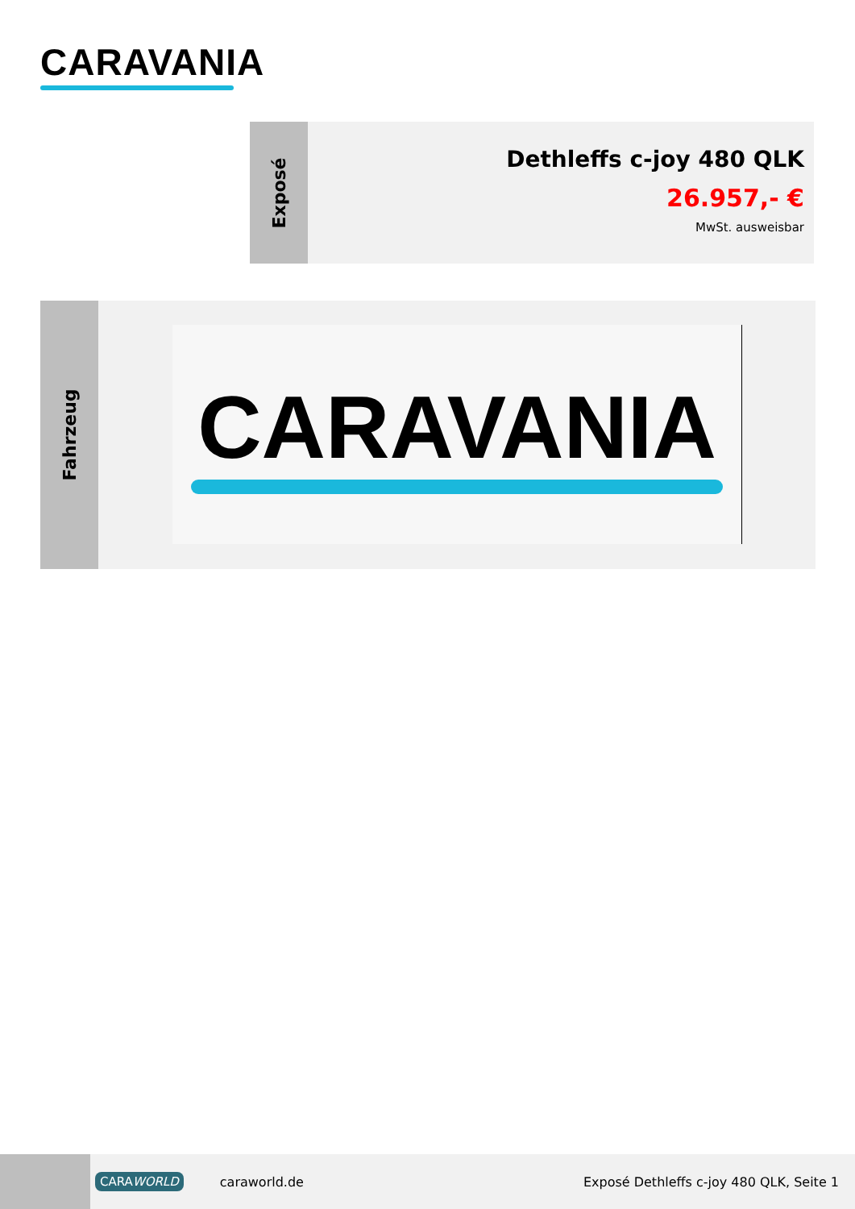CARAVANIA
Exposé
Dethleffs c-joy 480 QLK
26.957,- €
MwSt. ausweisbar
Fahrzeug
CARAVANIA
CARAWORLD caraworld.de Exposé Dethleffs c-joy 480 QLK, Seite 1